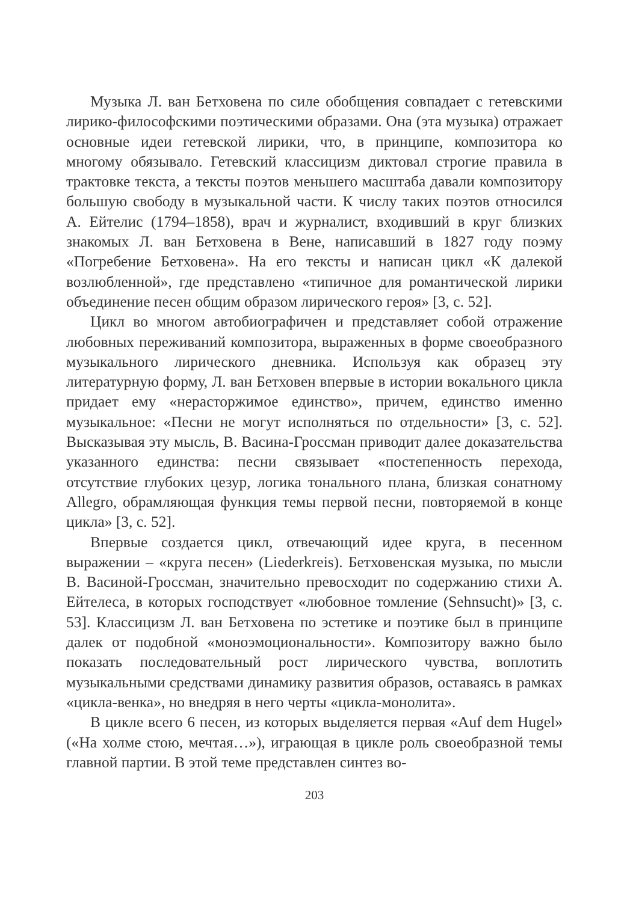Музыка Л. ван Бетховена по силе обобщения совпадает с гетевскими лирико-философскими поэтическими образами. Она (эта музыка) отражает основные идеи гетевской лирики, что, в принципе, композитора ко многому обязывало. Гетевский классицизм диктовал строгие правила в трактовке текста, а тексты поэтов меньшего масштаба давали композитору большую свободу в музыкальной части. К числу таких поэтов относился А. Ейтелис (1794–1858), врач и журналист, входивший в круг близких знакомых Л. ван Бетховена в Вене, написавший в 1827 году поэму «Погребение Бетховена». На его тексты и написан цикл «К далекой возлюбленной», где представлено «типичное для романтической лирики объединение песен общим образом лирического героя» [3, с. 52].
Цикл во многом автобиографичен и представляет собой отражение любовных переживаний композитора, выраженных в форме своеобразного музыкального лирического дневника. Используя как образец эту литературную форму, Л. ван Бетховен впервые в истории вокального цикла придает ему «нерасторжимое единство», причем, единство именно музыкальное: «Песни не могут исполняться по отдельности» [3, с. 52]. Высказывая эту мысль, В. Васина-Гроссман приводит далее доказательства указанного единства: песни связывает «постепенность перехода, отсутствие глубоких цезур, логика тонального плана, близкая сонатному Allegro, обрамляющая функция темы первой песни, повторяемой в конце цикла» [3, с. 52].
Впервые создается цикл, отвечающий идее круга, в песенном выражении – «круга песен» (Liederkreis). Бетховенская музыка, по мысли В. Васиной-Гроссман, значительно превосходит по содержанию стихи А. Ейтелеса, в которых господствует «любовное томление (Sehnsucht)» [3, с. 53]. Классицизм Л. ван Бетховена по эстетике и поэтике был в принципе далек от подобной «моноэмоциональности». Композитору важно было показать последовательный рост лирического чувства, воплотить музыкальными средствами динамику развития образов, оставаясь в рамках «цикла-венка», но внедряя в него черты «цикла-монолита».
В цикле всего 6 песен, из которых выделяется первая «Auf dem Hugel» («На холме стою, мечтая…»), играющая в цикле роль своеобразной темы главной партии. В этой теме представлен синтез во-
203